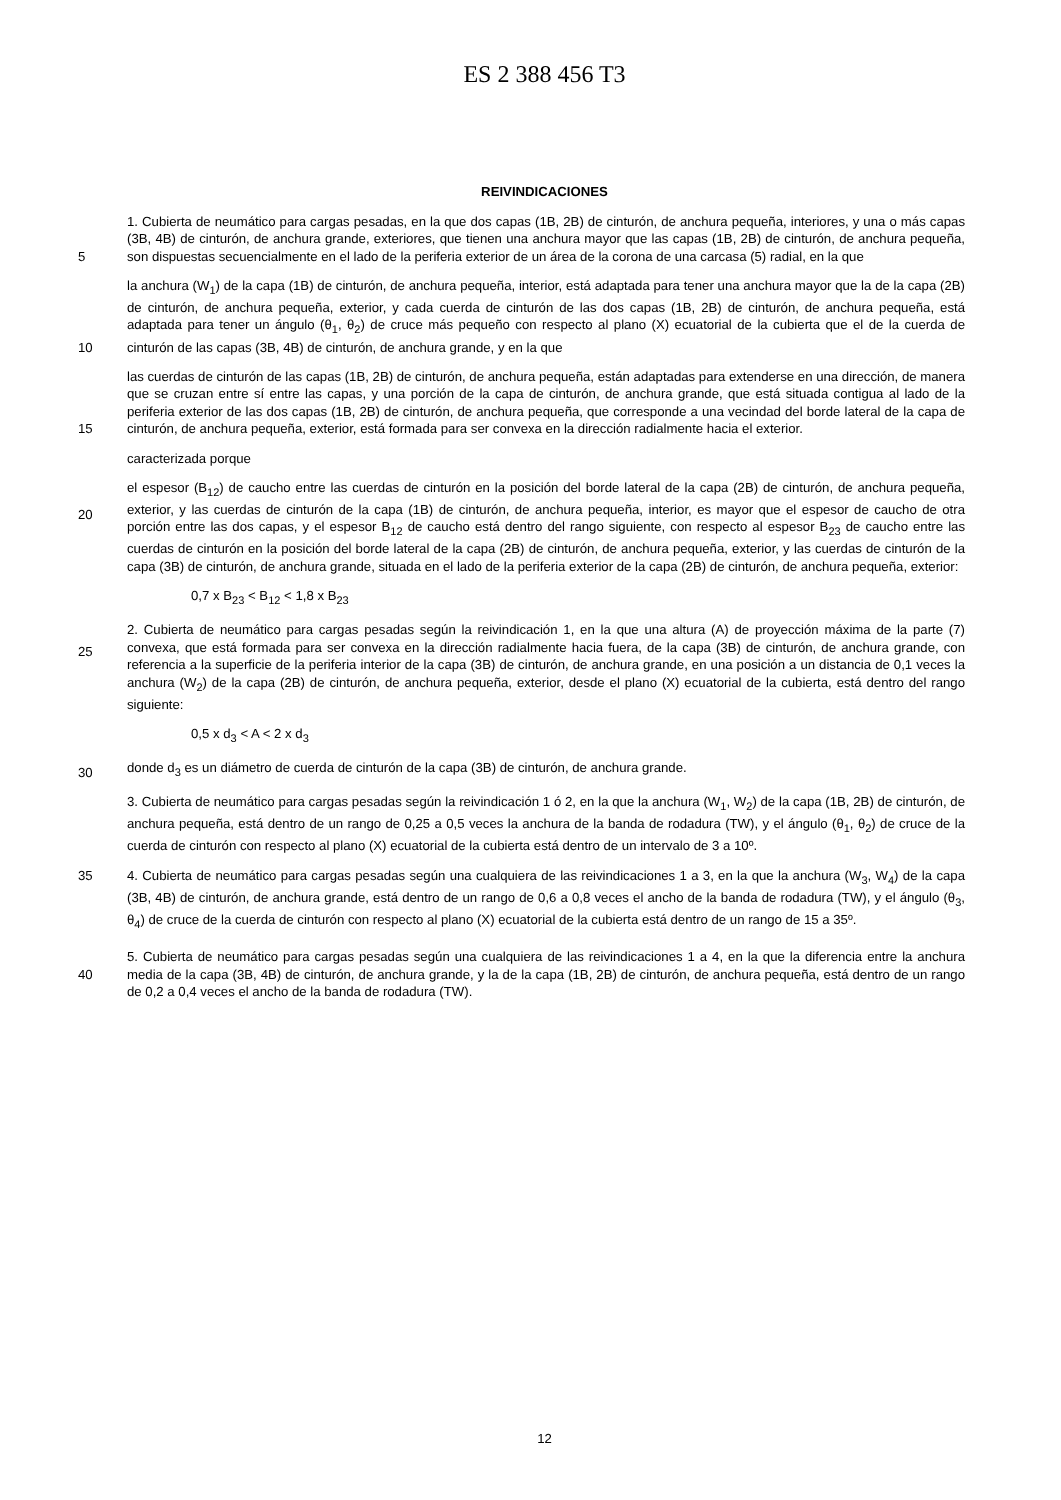ES 2 388 456 T3
REIVINDICACIONES
5 1. Cubierta de neumático para cargas pesadas, en la que dos capas (1B, 2B) de cinturón, de anchura pequeña, interiores, y una o más capas (3B, 4B) de cinturón, de anchura grande, exteriores, que tienen una anchura mayor que las capas (1B, 2B) de cinturón, de anchura pequeña, son dispuestas secuencialmente en el lado de la periferia exterior de un área de la corona de una carcasa (5) radial, en la que
10 la anchura (W<sub>1</sub>) de la capa (1B) de cinturón, de anchura pequeña, interior, está adaptada para tener una anchura mayor que la de la capa (2B) de cinturón, de anchura pequeña, exterior, y cada cuerda de cinturón de las dos capas (1B, 2B) de cinturón, de anchura pequeña, está adaptada para tener un ángulo (θ<sub>1</sub>, θ<sub>2</sub>) de cruce más pequeño con respecto al plano (X) ecuatorial de la cubierta que el de la cuerda de cinturón de las capas (3B, 4B) de cinturón, de anchura grande, y en la que
15 las cuerdas de cinturón de las capas (1B, 2B) de cinturón, de anchura pequeña, están adaptadas para extenderse en una dirección, de manera que se cruzan entre sí entre las capas, y una porción de la capa de cinturón, de anchura grande, que está situada contigua al lado de la periferia exterior de las dos capas (1B, 2B) de cinturón, de anchura pequeña, que corresponde a una vecindad del borde lateral de la capa de cinturón, de anchura pequeña, exterior, está formada para ser convexa en la dirección radialmente hacia el exterior.
caracterizada porque
20
el espesor (B<sub>12</sub>) de caucho entre las cuerdas de cinturón en la posición del borde lateral de la capa (2B) de cinturón, de anchura pequeña, exterior, y las cuerdas de cinturón de la capa (1B) de cinturón, de anchura pequeña, interior, es mayor que el espesor de caucho de otra porción entre las dos capas, y el espesor B<sub>12</sub> de caucho está dentro del rango siguiente, con respecto al espesor B<sub>23</sub> de caucho entre las cuerdas de cinturón en la posición del borde lateral de la capa (2B) de cinturón, de anchura pequeña, exterior, y las cuerdas de cinturón de la capa (3B) de cinturón, de anchura grande, situada en el lado de la periferia exterior de la capa (2B) de cinturón, de anchura pequeña, exterior:
0,7 x B<sub>23</sub> < B<sub>12</sub> < 1,8 x B<sub>23</sub>
25
2. Cubierta de neumático para cargas pesadas según la reivindicación 1, en la que una altura (A) de proyección máxima de la parte (7) convexa, que está formada para ser convexa en la dirección radialmente hacia fuera, de la capa (3B) de cinturón, de anchura grande, con referencia a la superficie de la periferia interior de la capa (3B) de cinturón, de anchura grande, en una posición a un distancia de 0,1 veces la anchura (W<sub>2</sub>) de la capa (2B) de cinturón, de anchura pequeña, exterior, desde el plano (X) ecuatorial de la cubierta, está dentro del rango siguiente:
0,5 x d<sub>3</sub> < A < 2 x d<sub>3</sub>
30 donde d<sub>3</sub> es un diámetro de cuerda de cinturón de la capa (3B) de cinturón, de anchura grande.
3. Cubierta de neumático para cargas pesadas según la reivindicación 1 ó 2, en la que la anchura (W<sub>1</sub>, W<sub>2</sub>) de la capa (1B, 2B) de cinturón, de anchura pequeña, está dentro de un rango de 0,25 a 0,5 veces la anchura de la banda de rodadura (TW), y el ángulo (θ<sub>1</sub>, θ<sub>2</sub>) de cruce de la cuerda de cinturón con respecto al plano (X) ecuatorial de la cubierta está dentro de un intervalo de 3 a 10º.
35
4. Cubierta de neumático para cargas pesadas según una cualquiera de las reivindicaciones 1 a 3, en la que la anchura (W<sub>3</sub>, W<sub>4</sub>) de la capa (3B, 4B) de cinturón, de anchura grande, está dentro de un rango de 0,6 a 0,8 veces el ancho de la banda de rodadura (TW), y el ángulo (θ<sub>3</sub>, θ<sub>4</sub>) de cruce de la cuerda de cinturón con respecto al plano (X) ecuatorial de la cubierta está dentro de un rango de 15 a 35º.
40
5. Cubierta de neumático para cargas pesadas según una cualquiera de las reivindicaciones 1 a 4, en la que la diferencia entre la anchura media de la capa (3B, 4B) de cinturón, de anchura grande, y la de la capa (1B, 2B) de cinturón, de anchura pequeña, está dentro de un rango de 0,2 a 0,4 veces el ancho de la banda de rodadura (TW).
12